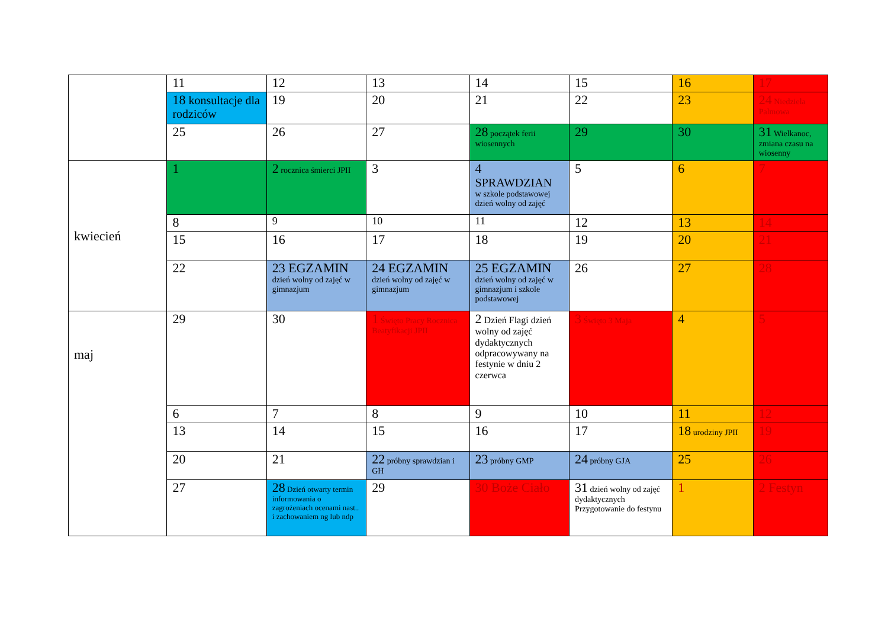| | 11 | 12 | 13 | 14 | 15 | 16 | 17 |
| | 18 konsultacje dla rodziców | 19 | 20 | 21 | 22 | 23 | 24 Niedziela Palmowa |
| | 25 | 26 | 27 | 28 początek ferii wiosennych | 29 | 30 | 31 Wielkanoc, zmiana czasu na wiosenny |
| kwiecień | 1 | 2 rocznica śmierci JPII | 3 | 4 SPRAWDZIAN w szkole podstawowej dzień wolny od zajęć | 5 | 6 | 7 |
| | 8 | 9 | 10 | 11 | 12 | 13 | 14 |
| | 15 | 16 | 17 | 18 | 19 | 20 | 21 |
| | 22 | 23 EGZAMIN dzień wolny od zajęć w gimnazjum | 24 EGZAMIN dzień wolny od zajęć w gimnazjum | 25 EGZAMIN dzień wolny od zajęć w gimnazjum i szkole podstawowej | 26 | 27 | 28 |
| maj | 29 | 30 | 1 Święto Pracy Rocznica Beatyfikacji JPII | 2 Dzień Flagi dzień wolny od zajęć dydaktycznych odpracowywany na festynie w dniu 2 czerwca | 3 Święto 3 Maja | 4 | 5 |
| | 6 | 7 | 8 | 9 | 10 | 11 | 12 |
| | 13 | 14 | 15 | 16 | 17 | 18 urodziny JPII | 19 |
| | 20 | 21 | 22 próbny sprawdzian i GH | 23 próbny GMP | 24 próbny GJA | 25 | 26 |
| | 27 | 28 Dzień otwarty termin informowania o zagrożeniach ocenami nast.. i zachowaniem ng lub ndp | 29 | 30 Boże Ciało | 31 dzień wolny od zajęć dydaktycznych Przygotowanie do festynu | 1 | 2 Festyn |